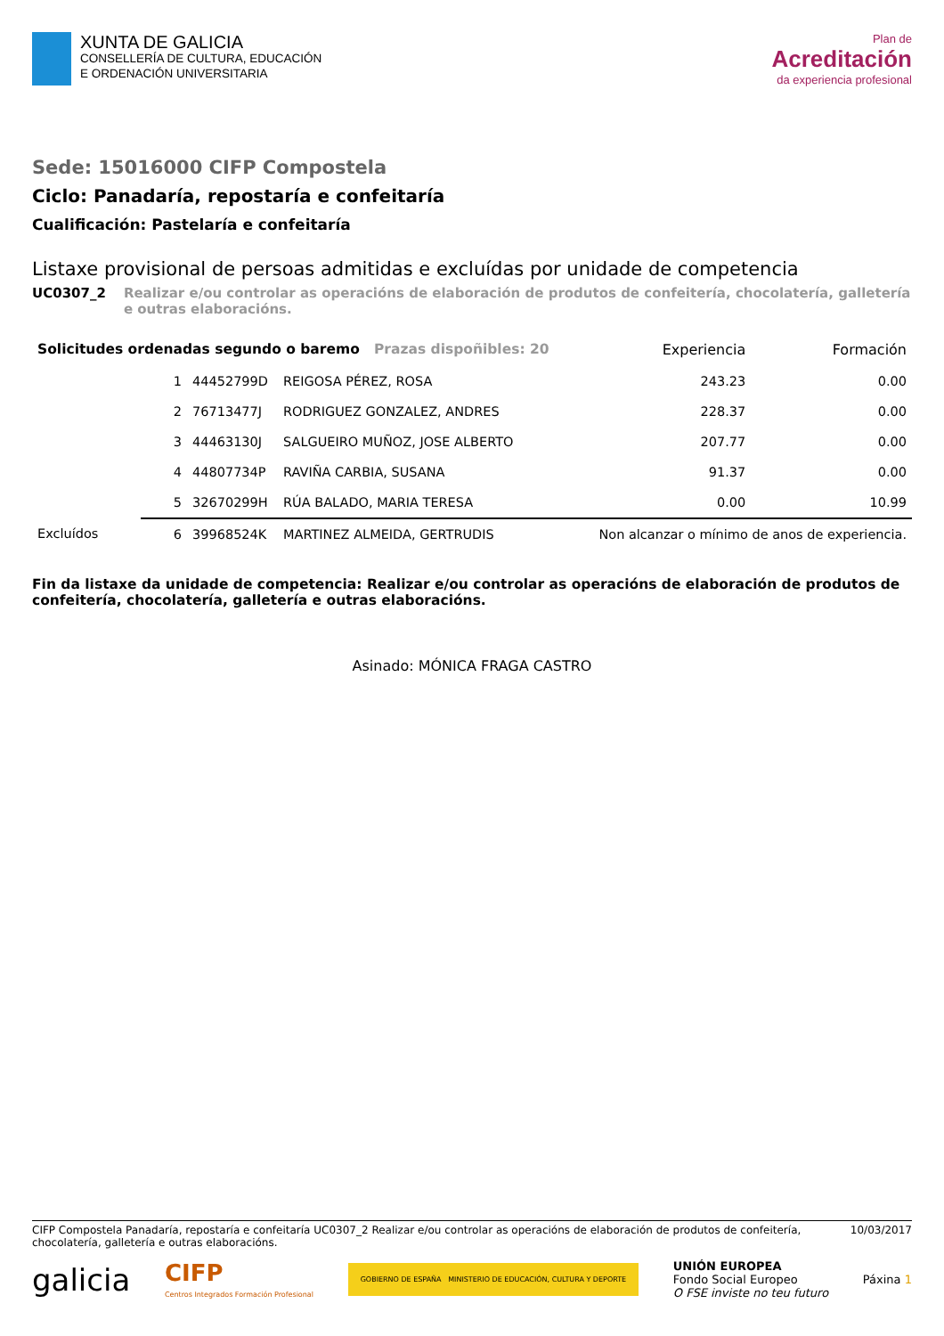XUNTA DE GALICIA
CONSELLERÍA DE CULTURA, EDUCACIÓN
E ORDENACIÓN UNIVERSITARIA
Plan de
Acreditación
da experiencia profesional
Sede: 15016000 CIFP Compostela
Ciclo: Panadaría, repostaría e confeitaría
Cualificación: Pastelaría e confeitaría
Listaxe provisional de persoas admitidas e excluídas por unidade de competencia
UC0307_2 Realizar e/ou controlar as operacións de elaboración de produtos de confeitería, chocolatería, galletería e outras elaboracións.
| Solicitudes ordenadas segundo o baremo Prazas dispoñibles: 20 | | | | Experiencia | Formación |
| | 1 | 44452799D | REIGOSA PÉREZ, ROSA | 243.23 | 0.00 |
| | 2 | 76713477J | RODRIGUEZ GONZALEZ, ANDRES | 228.37 | 0.00 |
| | 3 | 44463130J | SALGUEIRO MUÑOZ, JOSE ALBERTO | 207.77 | 0.00 |
| | 4 | 44807734P | RAVIÑA CARBIA, SUSANA | 91.37 | 0.00 |
| | 5 | 32670299H | RÚA BALADO, MARIA TERESA | 0.00 | 10.99 |
| Excluídos | 6 | 39968524K | MARTINEZ ALMEIDA, GERTRUDIS | Non alcanzar o mínimo de anos de experiencia. | |
Fin da listaxe da unidade de competencia: Realizar e/ou controlar as operacións de elaboración de produtos de confeitería, chocolatería, galletería e outras elaboracións.
Asinado: MÓNICA FRAGA CASTRO
CIFP Compostela Panadaría, repostaría e confeitaría UC0307_2 Realizar e/ou controlar as operacións de elaboración de produtos de confeitería, chocolatería, galletería e outras elaboracións. 10/03/2017
galicia CIFP
Centros Integrados Formación Profesional GOBIERNO DE ESPAÑA MINISTERIO DE EDUCACIÓN, CULTURA Y DEPORTE UNIÓN EUROPEA
Fondo Social Europeo
O FSE inviste no teu futuro Páxina 1